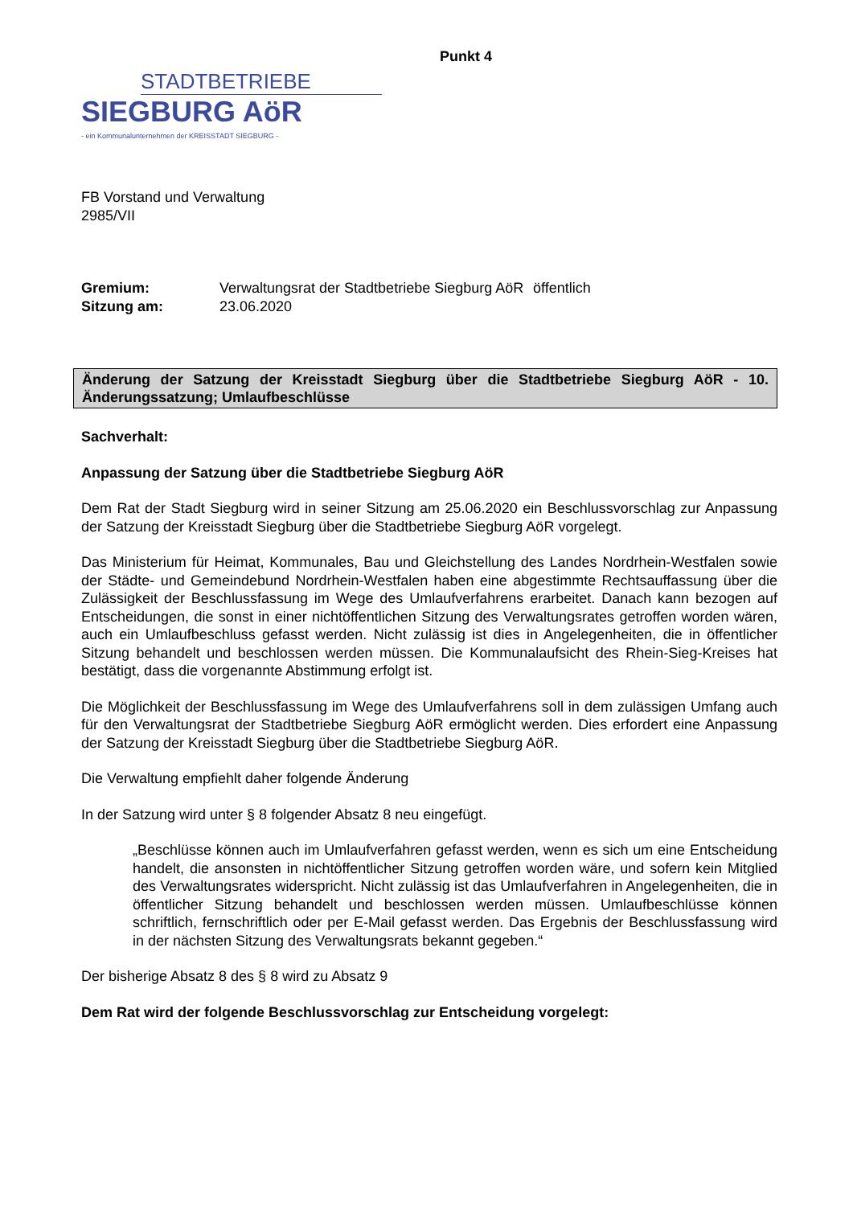Punkt 4
STADTBETRIEBE
SIEGBURG AöR
- ein Kommunalunternehmen der KREISSTADT SIEGBURG -
FB Vorstand und Verwaltung
2985/VII
Gremium:
Verwaltungsrat der Stadtbetriebe Siegburg AöR
öffentlich
Sitzung am:
23.06.2020
Änderung der Satzung der Kreisstadt Siegburg über die Stadtbetriebe Siegburg AöR - 10. Änderungssatzung; Umlaufbeschlüsse
Sachverhalt:
Anpassung der Satzung über die Stadtbetriebe Siegburg AöR
Dem Rat der Stadt Siegburg wird in seiner Sitzung am 25.06.2020 ein Beschlussvorschlag zur Anpassung der Satzung der Kreisstadt Siegburg über die Stadtbetriebe Siegburg AöR vorgelegt.
Das Ministerium für Heimat, Kommunales, Bau und Gleichstellung des Landes Nordrhein-Westfalen sowie der Städte- und Gemeindebund Nordrhein-Westfalen haben eine abgestimmte Rechtsauffassung über die Zulässigkeit der Beschlussfassung im Wege des Umlaufverfahrens erarbeitet. Danach kann bezogen auf Entscheidungen, die sonst in einer nichtöffentlichen Sitzung des Verwaltungsrates getroffen worden wären, auch ein Umlaufbeschluss gefasst werden. Nicht zulässig ist dies in Angelegenheiten, die in öffentlicher Sitzung behandelt und beschlossen werden müssen. Die Kommunalaufsicht des Rhein-Sieg-Kreises hat bestätigt, dass die vorgenannte Abstimmung erfolgt ist.
Die Möglichkeit der Beschlussfassung im Wege des Umlaufverfahrens soll in dem zulässigen Umfang auch für den Verwaltungsrat der Stadtbetriebe Siegburg AöR ermöglicht werden. Dies erfordert eine Anpassung der Satzung der Kreisstadt Siegburg über die Stadtbetriebe Siegburg AöR.
Die Verwaltung empfiehlt daher folgende Änderung
In der Satzung wird unter § 8 folgender Absatz 8 neu eingefügt.
„Beschlüsse können auch im Umlaufverfahren gefasst werden, wenn es sich um eine Entscheidung handelt, die ansonsten in nichtöffentlicher Sitzung getroffen worden wäre, und sofern kein Mitglied des Verwaltungsrates widerspricht. Nicht zulässig ist das Umlaufverfahren in Angelegenheiten, die in öffentlicher Sitzung behandelt und beschlossen werden müssen. Umlaufbeschlüsse können schriftlich, fernschriftlich oder per E-Mail gefasst werden. Das Ergebnis der Beschlussfassung wird in der nächsten Sitzung des Verwaltungsrats bekannt gegeben.“
Der bisherige Absatz 8 des § 8 wird zu Absatz 9
Dem Rat wird der folgende Beschlussvorschlag zur Entscheidung vorgelegt: